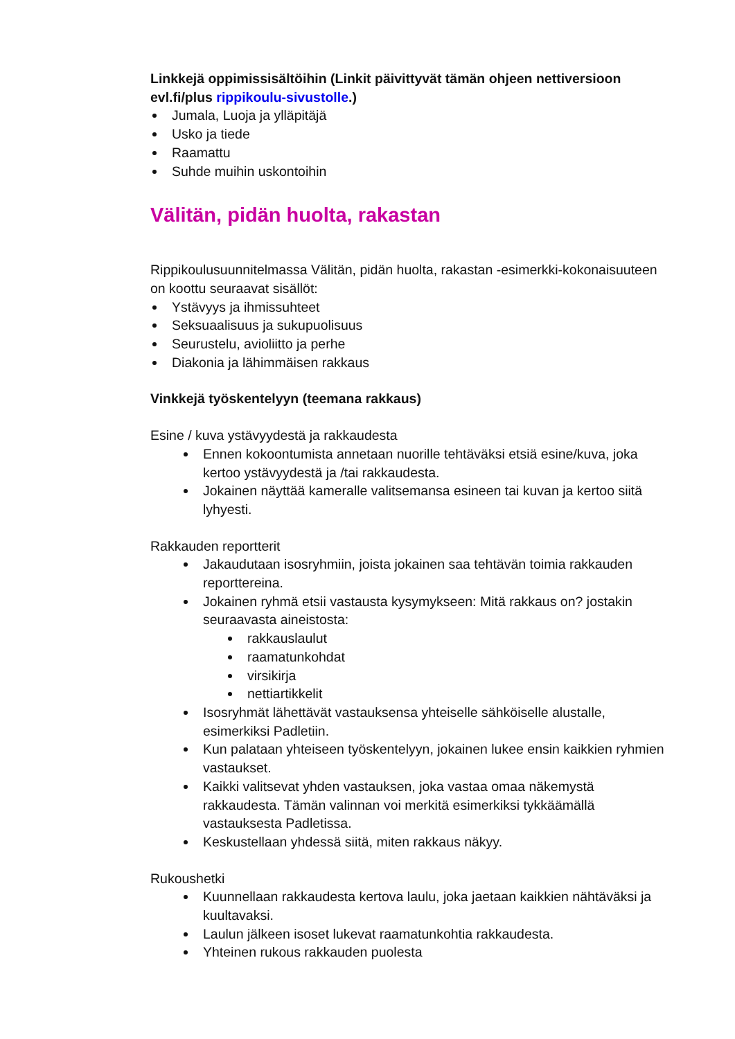Linkkejä oppimissisältöihin (Linkit päivittyvät tämän ohjeen nettiversioon evl.fi/plus rippikoulu-sivustolle.)
Jumala, Luoja ja ylläpitäjä
Usko ja tiede
Raamattu
Suhde muihin uskontoihin
Välitän, pidän huolta, rakastan
Rippikoulusuunnitelmassa Välitän, pidän huolta, rakastan -esimerkki-kokonaisuuteen on koottu seuraavat sisällöt:
Ystävyys ja ihmissuhteet
Seksuaalisuus ja sukupuolisuus
Seurustelu, avioliitto ja perhe
Diakonia ja lähimmäisen rakkaus
Vinkkejä työskentelyyn (teemana rakkaus)
Esine / kuva ystävyydestä ja rakkaudesta
Ennen kokoontumista annetaan nuorille tehtäväksi etsiä esine/kuva, joka kertoo ystävyydestä ja /tai rakkaudesta.
Jokainen näyttää kameralle valitsemansa esineen tai kuvan ja kertoo siitä lyhyesti.
Rakkauden reportterit
Jakaudutaan isosryhmiin, joista jokainen saa tehtävän toimia rakkauden reporttereina.
Jokainen ryhmä etsii vastausta kysymykseen: Mitä rakkaus on? jostakin seuraavasta aineistosta:
rakkauslaulut
raamatunkohdat
virsikirja
nettiartikkelit
Isosryhmät lähettävät vastauksensa yhteiselle sähköiselle alustalle, esimerkiksi Padletiin.
Kun palataan yhteiseen työskentelyyn, jokainen lukee ensin kaikkien ryhmien vastaukset.
Kaikki valitsevat yhden vastauksen, joka vastaa omaa näkemystä rakkaudesta. Tämän valinnan voi merkitä esimerkiksi tykkäämällä vastauksesta Padletissa.
Keskustellaan yhdessä siitä, miten rakkaus näkyy.
Rukoushetki
Kuunnellaan rakkaudesta kertova laulu, joka jaetaan kaikkien nähtäväksi ja kuultavaksi.
Laulun jälkeen isoset lukevat raamatunkohtia rakkaudesta.
Yhteinen rukous rakkauden puolesta